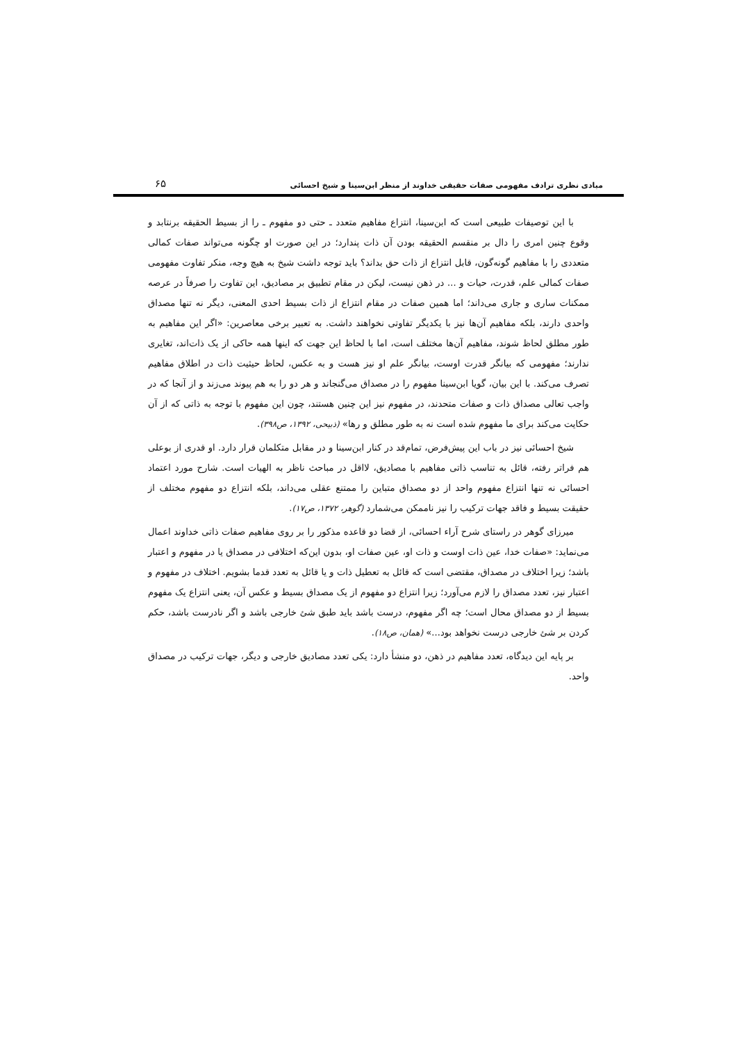مبادی نظری ترادف مفهومی صفات حقیقی خداوند از منظر ابن‌سینا و شیخ احسائی ۶۵
با این توصیفات طبیعی است که ابن‌سینا، انتزاع مفاهیم متعدد ـ حتی دو مفهوم ـ را از بسیط الحقیقه برنتابد و وقوع چنین امری را دال بر منقسم الحقیقه بودن آن ذات پندارد؛ در این صورت او چگونه می‌تواند صفات کمالی متعددی را با مفاهیم گونه‌گون، قابل انتزاع از ذات حق بداند؟ باید توجه داشت شیخ به هیچ وجه، منکر تفاوت مفهومی صفات کمالی علم، قدرت، حیات و ... در ذهن نیست، لیکن در مقام تطبیق بر مصادیق، این تفاوت را صرفاً در عرصه ممکنات ساری و جاری می‌داند؛ اما همین صفات در مقام انتزاع از ذات بسیط احدی المعنی، دیگر نه تنها مصداق واحدی دارند، بلکه مفاهیم آن‌ها نیز با یکدیگر تفاوتی نخواهند داشت. به تعبیر برخی معاصرین: «اگر این مفاهیم به طور مطلق لحاظ شوند، مفاهیم آن‌ها مختلف است، اما با لحاظ این جهت که اینها همه حاکی از یک ذات‌اند، تغایری ندارند؛ مفهومی که بیانگر قدرت اوست، بیانگر علم او نیز هست و به عکس، لحاظ حیثیت ذات در اطلاق مفاهیم تصرف می‌کند. با این بیان، گویا ابن‌سینا مفهوم را در مصداق می‌گنجاند و هر دو را به هم پیوند می‌زند و از آنجا که در واجب تعالی مصداق ذات و صفات متحدند، در مفهوم نیز این چنین هستند، چون این مفهوم با توجه به ذاتی که از آن حکایت می‌کند برای ما مفهوم شده است نه به طور مطلق و رها» (ذبیحی، ۱۳۹۲، ص۳۹۸).
شیخ احسائی نیز در باب این پیش‌فرض، تمام‌قد در کنار ابن‌سینا و در مقابل متکلمان قرار دارد. او قدری از بوعلی هم فراتر رفته، قائل به تناسب ذاتی مفاهیم با مصادیق، لااقل در مباحث ناظر به الهیات است. شارح مورد اعتماد احسائی نه تنها انتزاع مفهوم واحد از دو مصداق متباین را ممتنع عقلی می‌داند، بلکه انتزاع دو مفهوم مختلف از حقیقت بسیط و فاقد جهات ترکیب را نیز ناممکن می‌شمارد (گوهر، ۱۳۷۲، ص۱۷).
میرزای گوهر در راستای شرح آراء احسائی، از قضا دو قاعده مذکور را بر روی مفاهیم صفات ذاتی خداوند اعمال می‌نماید: «صفات خدا، عین ذات اوست و ذات او، عین صفات او، بدون این‌که اختلافی در مصداق یا در مفهوم و اعتبار باشد؛ زیرا اختلاف در مصداق، مقتضی است که قائل به تعطیل ذات و یا قائل به تعدد قدما بشویم. اختلاف در مفهوم و اعتبار نیز، تعدد مصداق را لازم می‌آورد؛ زیرا انتزاع دو مفهوم از یک مصداق بسیط و عکس آن، یعنی انتزاع یک مفهوم بسیط از دو مصداق محال است؛ چه اگر مفهوم، درست باشد باید طبق شئ خارجی باشد و اگر نادرست باشد، حکم کردن بر شئ خارجی درست نخواهد بود...» (همان، ص۱۸).
بر پایه این دیدگاه، تعدد مفاهیم در ذهن، دو منشأ دارد: یکی تعدد مصادیق خارجی و دیگر، جهات ترکیب در مصداق واحد.